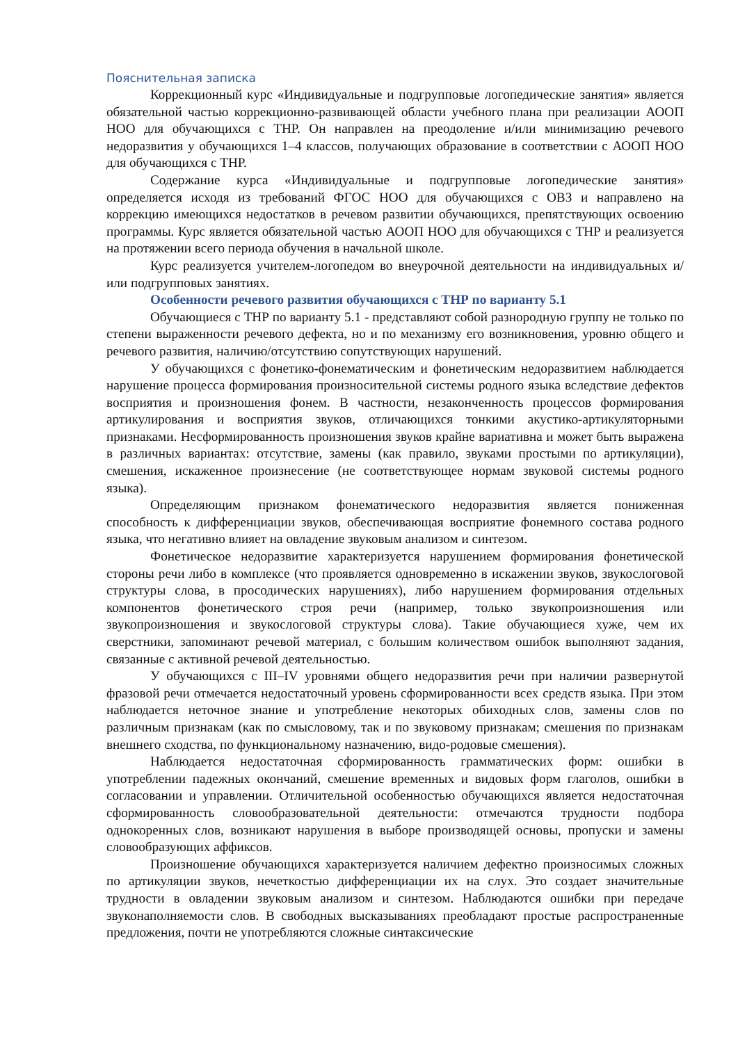Пояснительная записка
Коррекционный курс «Индивидуальные и подгрупповые логопедические занятия» является обязательной частью коррекционно-развивающей области учебного плана при реализации АООП НОО для обучающихся с ТНР. Он направлен на преодоление и/или минимизацию речевого недоразвития у обучающихся 1–4 классов, получающих образование в соответствии с АООП НОО для обучающихся с ТНР.
Содержание курса «Индивидуальные и подгрупповые логопедические занятия» определяется исходя из требований ФГОС НОО для обучающихся с ОВЗ и направлено на коррекцию имеющихся недостатков в речевом развитии обучающихся, препятствующих освоению программы. Курс является обязательной частью АООП НОО для обучающихся с ТНР и реализуется на протяжении всего периода обучения в начальной школе.
Курс реализуется учителем-логопедом во внеурочной деятельности на индивидуальных и/или подгрупповых занятиях.
Особенности речевого развития обучающихся с ТНР по варианту 5.1
Обучающиеся с ТНР по варианту 5.1 - представляют собой разнородную группу не только по степени выраженности речевого дефекта, но и по механизму его возникновения, уровню общего и речевого развития, наличию/отсутствию сопутствующих нарушений.
У обучающихся с фонетико-фонематическим и фонетическим недоразвитием наблюдается нарушение процесса формирования произносительной системы родного языка вследствие дефектов восприятия и произношения фонем. В частности, незаконченность процессов формирования артикулирования и восприятия звуков, отличающихся тонкими акустико-артикуляторными признаками. Несформированность произношения звуков крайне вариативна и может быть выражена в различных вариантах: отсутствие, замены (как правило, звуками простыми по артикуляции), смешения, искаженное произнесение (не соответствующее нормам звуковой системы родного языка).
Определяющим признаком фонематического недоразвития является пониженная способность к дифференциации звуков, обеспечивающая восприятие фонемного состава родного языка, что негативно влияет на овладение звуковым анализом и синтезом.
Фонетическое недоразвитие характеризуется нарушением формирования фонетической стороны речи либо в комплексе (что проявляется одновременно в искажении звуков, звукослоговой структуры слова, в просодических нарушениях), либо нарушением формирования отдельных компонентов фонетического строя речи (например, только звукопроизношения или звукопроизношения и звукослоговой структуры слова). Такие обучающиеся хуже, чем их сверстники, запоминают речевой материал, с большим количеством ошибок выполняют задания, связанные с активной речевой деятельностью.
У обучающихся с III–IV уровнями общего недоразвития речи при наличии развернутой фразовой речи отмечается недостаточный уровень сформированности всех средств языка. При этом наблюдается неточное знание и употребление некоторых обиходных слов, замены слов по различным признакам (как по смысловому, так и по звуковому признакам; смешения по признакам внешнего сходства, по функциональному назначению, видо-родовые смешения).
Наблюдается недостаточная сформированность грамматических форм: ошибки в употреблении падежных окончаний, смешение временных и видовых форм глаголов, ошибки в согласовании и управлении. Отличительной особенностью обучающихся является недостаточная сформированность словообразовательной деятельности: отмечаются трудности подбора однокоренных слов, возникают нарушения в выборе производящей основы, пропуски и замены словообразующих аффиксов.
Произношение обучающихся характеризуется наличием дефектно произносимых сложных по артикуляции звуков, нечеткостью дифференциации их на слух. Это создает значительные трудности в овладении звуковым анализом и синтезом. Наблюдаются ошибки при передаче звуконаполняемости слов. В свободных высказываниях преобладают простые распространенные предложения, почти не употребляются сложные синтаксические